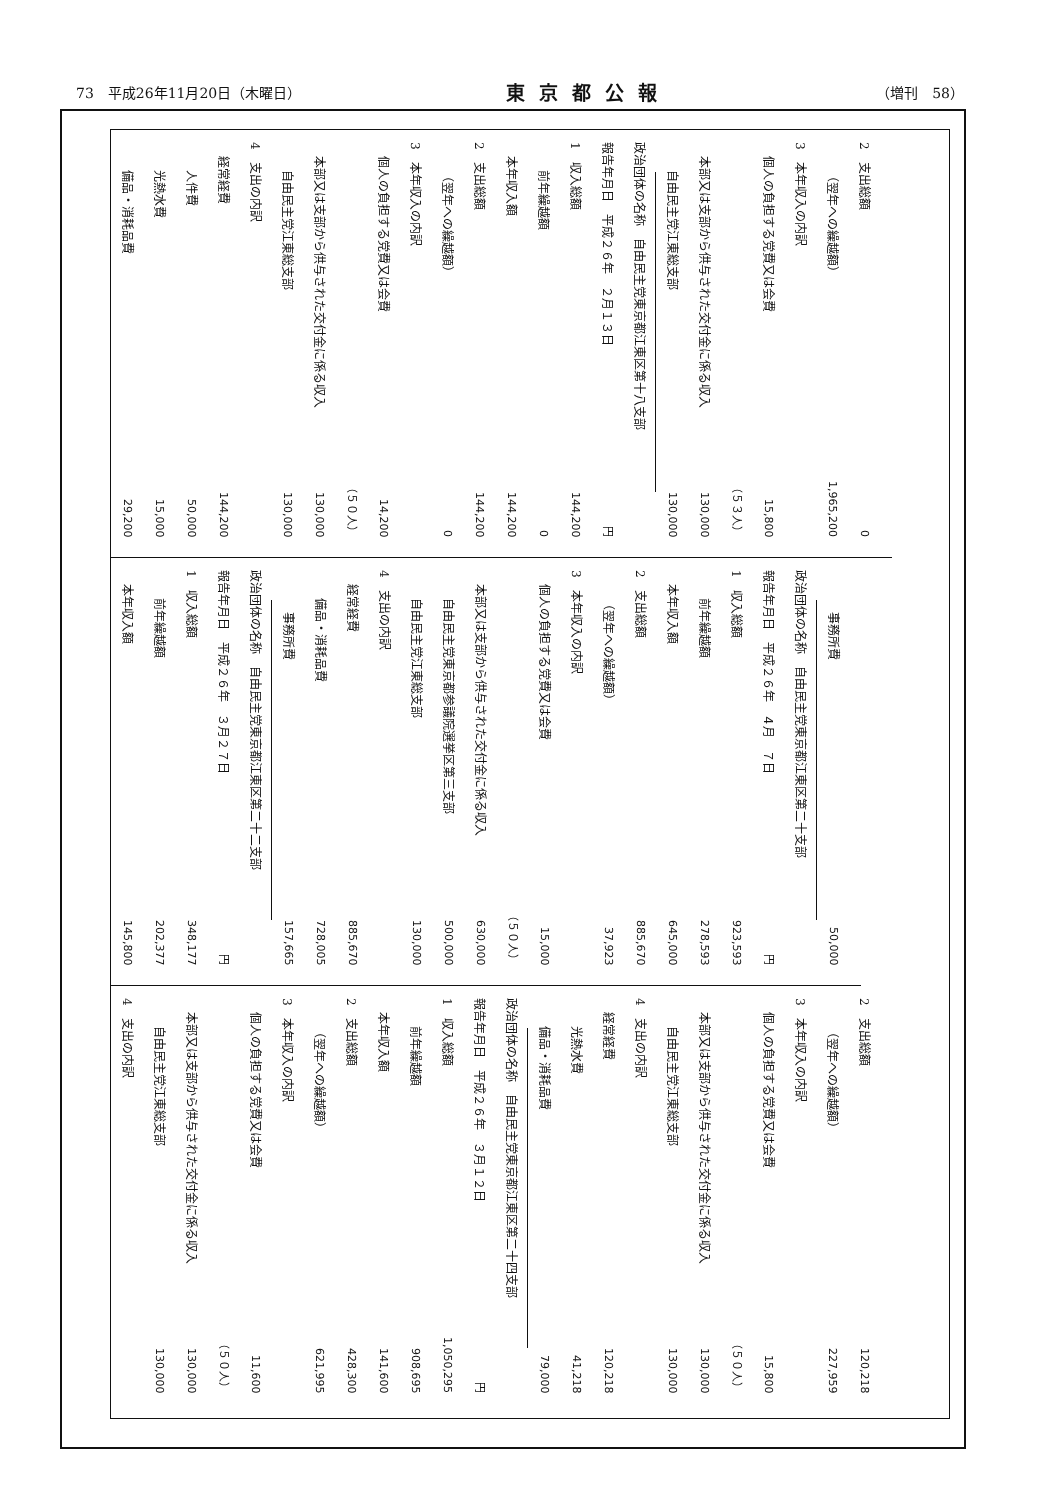73　平成26年11月20日（木曜日） 東京都公報 （増刊　58）
| 2 支出総額 | 0 |
| （翌年への繰越額） | 1,965,200 |
| 3 本年収入の内訳 | |
| 個人の負担する党費又は会費 | 15,800 （５３人） |
| 本部又は支部から供与された交付金に係る収入 | 130,000 |
| 自由民主党江東総支部 | 130,000 |
| 政治団体の名称 自由民主党東京都江東区第十八支部 | |
| 報告年月日 平成２６年 ２月１３日 | 円 |
| 1 収入総額 | 144,200 |
| 前年繰越額 | 0 |
| 本年収入額 | 144,200 |
| 2 支出総額 | 144,200 |
| （翌年への繰越額） | 0 |
| 3 本年収入の内訳 | |
| 個人の負担する党費又は会費 | 14,200 （５０人） |
| 本部又は支部から供与された交付金に係る収入 | 130,000 |
| 自由民主党江東総支部 | 130,000 |
| 4 支出の内訳 | |
| 経常経費 | 144,200 |
| 人件費 | 50,000 |
| 光熱水費 | 15,000 |
| 備品・消耗品費 | 29,200 |
| 事務所費 | 50,000 |
| 政治団体の名称 自由民主党東京都江東区第二十支部 | |
| 報告年月日 平成２６年 ４月 ７日 | 円 |
| 1 収入総額 | 923,593 |
| 前年繰越額 | 278,593 |
| 本年収入額 | 645,000 |
| 2 支出総額 | 885,670 |
| （翌年への繰越額） | 37,923 |
| 3 本年収入の内訳 | |
| 個人の負担する党費又は会費 | 15,000 （５０人） |
| 本部又は支部から供与された交付金に係る収入 | 630,000 |
| 自由民主党東京都参議院選挙区第三支部 | 500,000 |
| 自由民主党江東総支部 | 130,000 |
| 4 支出の内訳 | |
| 経常経費 | 885,670 |
| 備品・消耗品費 | 728,005 |
| 事務所費 | 157,665 |
| 政治団体の名称 自由民主党東京都江東区第二十二支部 | |
| 報告年月日 平成２６年 ３月２７日 | 円 |
| 1 収入総額 | 348,177 |
| 前年繰越額 | 202,377 |
| 本年収入額 | 145,800 |
| 2 支出総額 | 120,218 |
| （翌年への繰越額） | 227,959 |
| 3 本年収入の内訳 | |
| 個人の負担する党費又は会費 | 15,800 （５０人） |
| 本部又は支部から供与された交付金に係る収入 | 130,000 |
| 自由民主党江東総支部 | 130,000 |
| 4 支出の内訳 | |
| 経常経費 | 120,218 |
| 光熱水費 | 41,218 |
| 備品・消耗品費 | 79,000 |
| 政治団体の名称 自由民主党東京都江東区第二十四支部 | |
| 報告年月日 平成２６年 ３月１２日 | 円 |
| 1 収入総額 | 1,050,295 |
| 前年繰越額 | 908,695 |
| 本年収入額 | 141,600 |
| 2 支出総額 | 428,300 |
| （翌年への繰越額） | 621,995 |
| 3 本年収入の内訳 | |
| 個人の負担する党費又は会費 | 11,600 （５０人） |
| 本部又は支部から供与された交付金に係る収入 | 130,000 |
| 自由民主党江東総支部 | 130,000 |
| 4 支出の内訳 | |